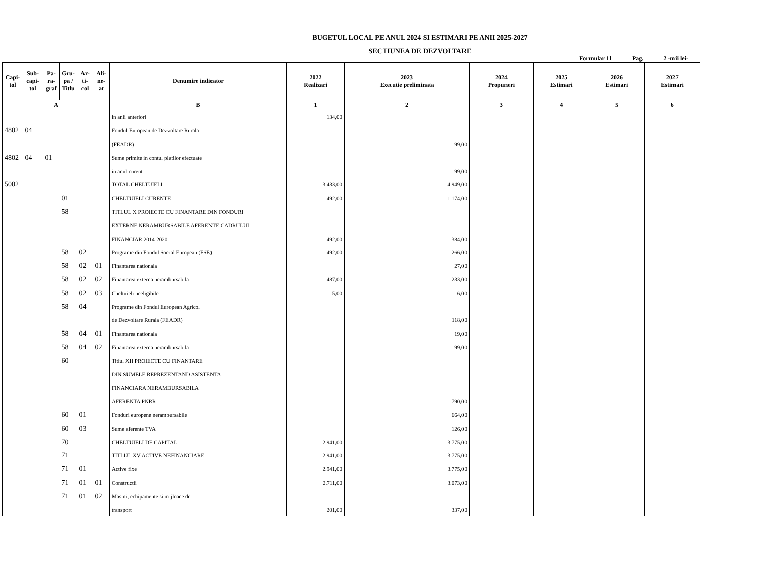BUGETUL LOCAL PE ANUL 2024 SI ESTIMARI PE ANII 2025-2027
SECTIUNEA DE DEZVOLTARE
Formular 11 Pag. 2 -mii lei-
| Capi- tol | Sub- capi- tol | Pa- ra- graf | Gru- pa / Titlu | Ar- ti- col | Ali- ne- at | Denumire indicator | 2022 Realizari | 2023 Executie preliminata | 2024 Propuneri | 2025 Estimari | 2026 Estimari | 2027 Estimari |
| --- | --- | --- | --- | --- | --- | --- | --- | --- | --- | --- | --- | --- |
| A | | | | | | B | 1 | 2 | 3 | 4 | 5 | 6 |
| | | | | | | in anii anteriori | 134,00 | | | | | |
| 4802 | 04 | | | | | Fondul European de Dezvoltare Rurala | | | | | | |
| | | | | | | (FEADR) | | 99,00 | | | | |
| 4802 | 04 | 01 | | | | Sume primite in contul platilor efectuate | | | | | | |
| | | | | | | in anul curent | | 99,00 | | | | |
| 5002 | | | | | | TOTAL CHELTUIELI | 3.433,00 | 4.949,00 | | | | |
| | | | 01 | | | CHELTUIELI CURENTE | 492,00 | 1.174,00 | | | | |
| | | | 58 | | | TITLUL X PROIECTE CU FINANTARE DIN FONDURI | | | | | | |
| | | | | | | EXTERNE NERAMBURSABILE AFERENTE CADRULUI | | | | | | |
| | | | | | | FINANCIAR 2014-2020 | 492,00 | 384,00 | | | | |
| | | | 58 | 02 | | Programe din Fondul Social European (FSE) | 492,00 | 266,00 | | | | |
| | | | 58 | 02 | 01 | Finantarea nationala | | 27,00 | | | | |
| | | | 58 | 02 | 02 | Finantarea externa nerambursabila | 487,00 | 233,00 | | | | |
| | | | 58 | 02 | 03 | Cheltuieli neeligibile | 5,00 | 6,00 | | | | |
| | | | 58 | 04 | | Programe din Fondul European Agricol | | | | | | |
| | | | | | | de Dezvoltare Rurala (FEADR) | | 118,00 | | | | |
| | | | 58 | 04 | 01 | Finantarea nationala | | 19,00 | | | | |
| | | | 58 | 04 | 02 | Finantarea externa nerambursabila | | 99,00 | | | | |
| | | | 60 | | | Titlul XII PROIECTE CU FINANTARE | | | | | | |
| | | | | | | DIN SUMELE REPREZENTAND ASISTENTA | | | | | | |
| | | | | | | FINANCIARA NERAMBURSABILA | | | | | | |
| | | | | | | AFERENTA PNRR | | 790,00 | | | | |
| | | | 60 | 01 | | Fonduri europene nerambursabile | | 664,00 | | | | |
| | | | 60 | 03 | | Sume aferente TVA | | 126,00 | | | | |
| | | | 70 | | | CHELTUIELI DE CAPITAL | 2.941,00 | 3.775,00 | | | | |
| | | | 71 | | | TITLUL XV ACTIVE NEFINANCIARE | 2.941,00 | 3.775,00 | | | | |
| | | | 71 | 01 | | Active fixe | 2.941,00 | 3.775,00 | | | | |
| | | | 71 | 01 | 01 | Constructii | 2.711,00 | 3.073,00 | | | | |
| | | | 71 | 01 | 02 | Masini, echipamente si mijloace de | | | | | | |
| | | | | | | transport | 201,00 | 337,00 | | | | |